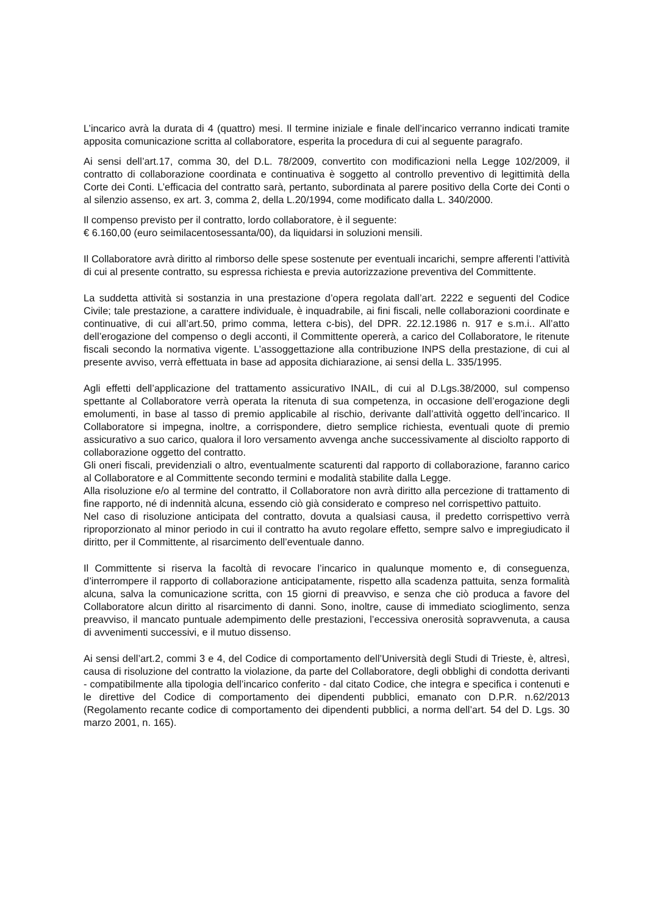L’incarico avrà la durata di 4 (quattro) mesi. Il termine iniziale e finale dell’incarico verranno indicati tramite apposita comunicazione scritta al collaboratore, esperita la procedura di cui al seguente paragrafo.
Ai sensi dell’art.17, comma 30, del D.L. 78/2009, convertito con modificazioni nella Legge 102/2009, il contratto di collaborazione coordinata e continuativa è soggetto al controllo preventivo di legittimità della Corte dei Conti. L’efficacia del contratto sarà, pertanto, subordinata al parere positivo della Corte dei Conti o al silenzio assenso, ex art. 3, comma 2, della L.20/1994, come modificato dalla L. 340/2000.
Il compenso previsto per il contratto, lordo collaboratore, è il seguente:
€ 6.160,00 (euro seimilacentosessanta/00), da liquidarsi in soluzioni mensili.
Il Collaboratore avrà diritto al rimborso delle spese sostenute per eventuali incarichi, sempre afferenti l’attività di cui al presente contratto, su espressa richiesta e previa autorizzazione preventiva del Committente.
La suddetta attività si sostanzia in una prestazione d’opera regolata dall’art. 2222 e seguenti del Codice Civile; tale prestazione, a carattere individuale, è inquadrabile, ai fini fiscali, nelle collaborazioni coordinate e continuative, di cui all’art.50, primo comma, lettera c-bis), del DPR. 22.12.1986 n. 917 e s.m.i.. All’atto dell’erogazione del compenso o degli acconti, il Committente opererà, a carico del Collaboratore, le ritenute fiscali secondo la normativa vigente. L’assoggettazione alla contribuzione INPS della prestazione, di cui al presente avviso, verrà effettuata in base ad apposita dichiarazione, ai sensi della L. 335/1995.
Agli effetti dell’applicazione del trattamento assicurativo INAIL, di cui al D.Lgs.38/2000, sul compenso spettante al Collaboratore verrà operata la ritenuta di sua competenza, in occasione dell’erogazione degli emolumenti, in base al tasso di premio applicabile al rischio, derivante dall’attività oggetto dell’incarico. Il Collaboratore si impegna, inoltre, a corrispondere, dietro semplice richiesta, eventuali quote di premio assicurativo a suo carico, qualora il loro versamento avvenga anche successivamente al disciolto rapporto di collaborazione oggetto del contratto.
Gli oneri fiscali, previdenziali o altro, eventualmente scaturenti dal rapporto di collaborazione, faranno carico al Collaboratore e al Committente secondo termini e modalità stabilite dalla Legge.
Alla risoluzione e/o al termine del contratto, il Collaboratore non avrà diritto alla percezione di trattamento di fine rapporto, né di indennità alcuna, essendo ciò già considerato e compreso nel corrispettivo pattuito.
Nel caso di risoluzione anticipata del contratto, dovuta a qualsiasi causa, il predetto corrispettivo verrà riproporzionato al minor periodo in cui il contratto ha avuto regolare effetto, sempre salvo e impregiudicato il diritto, per il Committente, al risarcimento dell’eventuale danno.
Il Committente si riserva la facoltà di revocare l’incarico in qualunque momento e, di conseguenza, d’interrompere il rapporto di collaborazione anticipatamente, rispetto alla scadenza pattuita, senza formalità alcuna, salva la comunicazione scritta, con 15 giorni di preavviso, e senza che ciò produca a favore del Collaboratore alcun diritto al risarcimento di danni. Sono, inoltre, cause di immediato scioglimento, senza preavviso, il mancato puntuale adempimento delle prestazioni, l’eccessiva onerosità sopravvenuta, a causa di avvenimenti successivi, e il mutuo dissenso.
Ai sensi dell’art.2, commi 3 e 4, del Codice di comportamento dell’Università degli Studi di Trieste, è, altresì, causa di risoluzione del contratto la violazione, da parte del Collaboratore, degli obblighi di condotta derivanti - compatibilmente alla tipologia dell’incarico conferito - dal citato Codice, che integra e specifica i contenuti e le direttive del Codice di comportamento dei dipendenti pubblici, emanato con D.P.R. n.62/2013 (Regolamento recante codice di comportamento dei dipendenti pubblici, a norma dell’art. 54 del D. Lgs. 30 marzo 2001, n. 165).